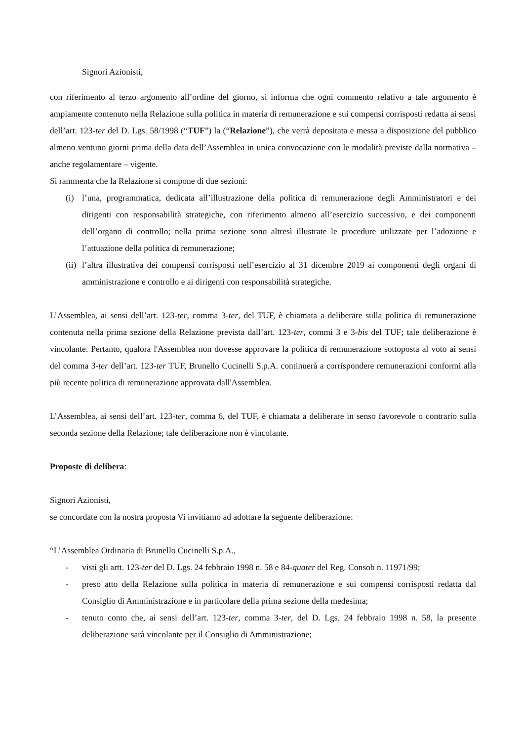Signori Azionisti,
con riferimento al terzo argomento all’ordine del giorno, si informa che ogni commento relativo a tale argomento è ampiamente contenuto nella Relazione sulla politica in materia di remunerazione e sui compensi corrisposti redatta ai sensi dell’art. 123-ter del D. Lgs. 58/1998 (“TUF”) la (“Relazione”), che verrà depositata e messa a disposizione del pubblico almeno ventuno giorni prima della data dell’Assemblea in unica convocazione con le modalità previste dalla normativa – anche regolamentare – vigente.
Si rammenta che la Relazione si compone di due sezioni:
(i) l’una, programmatica, dedicata all’illustrazione della politica di remunerazione degli Amministratori e dei dirigenti con responsabilità strategiche, con riferimento almeno all’esercizio successivo, e dei componenti dell’organo di controllo; nella prima sezione sono altresì illustrate le procedure utilizzate per l’adozione e l’attuazione della politica di remunerazione;
(ii) l’altra illustrativa dei compensi corrisposti nell’esercizio al 31 dicembre 2019 ai componenti degli organi di amministrazione e controllo e ai dirigenti con responsabilità strategiche.
L’Assemblea, ai sensi dell’art. 123-ter, comma 3-ter, del TUF, è chiamata a deliberare sulla politica di remunerazione contenuta nella prima sezione della Relazione prevista dall’art. 123-ter, commi 3 e 3-bis del TUF; tale deliberazione è vincolante. Pertanto, qualora l'Assemblea non dovesse approvare la politica di remunerazione sottoposta al voto ai sensi del comma 3-ter dell’art. 123-ter TUF, Brunello Cucinelli S.p.A. continuerà a corrispondere remunerazioni conformi alla più recente politica di remunerazione approvata dall'Assemblea.
L’Assemblea, ai sensi dell’art. 123-ter, comma 6, del TUF, è chiamata a deliberare in senso favorevole o contrario sulla seconda sezione della Relazione; tale deliberazione non è vincolante.
Proposte di delibera:
Signori Azionisti,
se concordate con la nostra proposta Vi invitiamo ad adottare la seguente deliberazione:
“L’Assemblea Ordinaria di Brunello Cucinelli S.p.A.,
- visti gli artt. 123-ter del D. Lgs. 24 febbraio 1998 n. 58 e 84-quater del Reg. Consob n. 11971/99;
- preso atto della Relazione sulla politica in materia di remunerazione e sui compensi corrisposti redatta dal Consiglio di Amministrazione e in particolare della prima sezione della medesima;
- tenuto conto che, ai sensi dell’art. 123-ter, comma 3-ter, del D. Lgs. 24 febbraio 1998 n. 58, la presente deliberazione sarà vincolante per il Consiglio di Amministrazione;